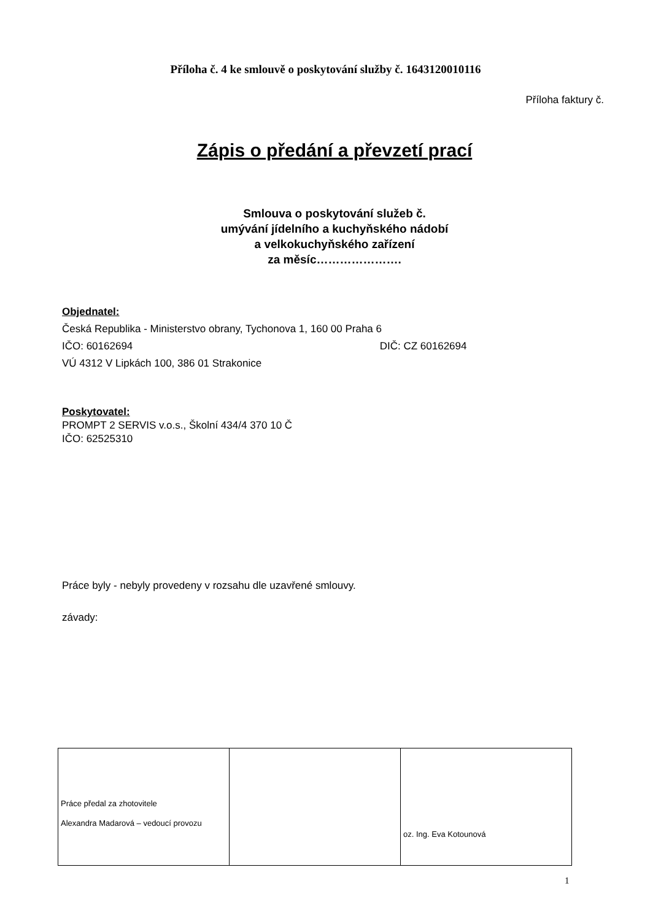Příloha č. 4 ke smlouvě o poskytování služby č. 1643120010116
Příloha faktury č.
Zápis o předání a převzetí prací
Smlouva o poskytování služeb č.
umývání jídelního a kuchyňského nádobí
a velkokuchyňského zařízení
za měsíc………………….
Objednatel:
Česká Republika - Ministerstvo obrany, Tychonova 1, 160 00 Praha 6
IČO: 60162694 DIČ: CZ 60162694
VÚ 4312 V Lipkách 100, 386 01 Strakonice
Poskytovatel:
PROMPT 2 SERVIS v.o.s., Školní 434/4 370 10 Č
IČO: 62525310
Práce byly - nebyly provedeny v rozsahu dle uzavřené smlouvy.
závady:
| Práce předal za zhotovitele Alexandra Madarová – vedoucí provozu | | oz. Ing. Eva Kotounová |
1